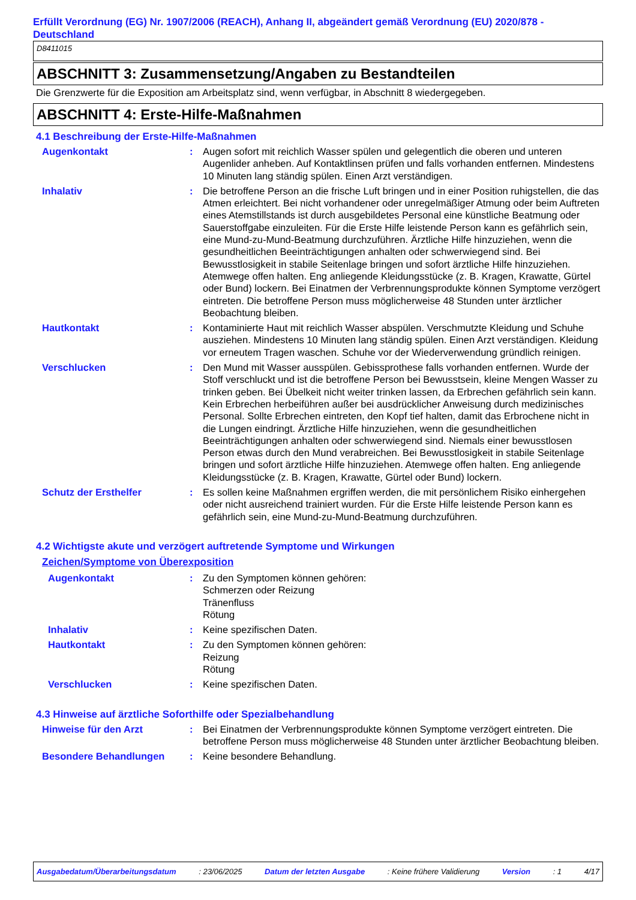Erfüllt Verordnung (EG) Nr. 1907/2006 (REACH), Anhang II, abgeändert gemäß Verordnung (EU) 2020/878 - Deutschland
D8411015
ABSCHNITT 3: Zusammensetzung/Angaben zu Bestandteilen
Die Grenzwerte für die Exposition am Arbeitsplatz sind, wenn verfügbar, in Abschnitt 8 wiedergegeben.
ABSCHNITT 4: Erste-Hilfe-Maßnahmen
4.1 Beschreibung der Erste-Hilfe-Maßnahmen
Augenkontakt : Augen sofort mit reichlich Wasser spülen und gelegentlich die oberen und unteren Augenlider anheben. Auf Kontaktlinsen prüfen und falls vorhanden entfernen. Mindestens 10 Minuten lang ständig spülen. Einen Arzt verständigen.
Inhalativ : Die betroffene Person an die frische Luft bringen und in einer Position ruhigstellen, die das Atmen erleichtert. Bei nicht vorhandener oder unregelmäßiger Atmung oder beim Auftreten eines Atemstillstands ist durch ausgebildetes Personal eine künstliche Beatmung oder Sauerstoffgabe einzuleiten. Für die Erste Hilfe leistende Person kann es gefährlich sein, eine Mund-zu-Mund-Beatmung durchzuführen. Ärztliche Hilfe hinzuziehen, wenn die gesundheitlichen Beeinträchtigungen anhalten oder schwerwiegend sind. Bei Bewusstlosigkeit in stabile Seitenlage bringen und sofort ärztliche Hilfe hinzuziehen. Atemwege offen halten. Eng anliegende Kleidungsstücke (z. B. Kragen, Krawatte, Gürtel oder Bund) lockern. Bei Einatmen der Verbrennungsprodukte können Symptome verzögert eintreten. Die betroffene Person muss möglicherweise 48 Stunden unter ärztlicher Beobachtung bleiben.
Hautkontakt : Kontaminierte Haut mit reichlich Wasser abspülen. Verschmutzte Kleidung und Schuhe ausziehen. Mindestens 10 Minuten lang ständig spülen. Einen Arzt verständigen. Kleidung vor erneutem Tragen waschen. Schuhe vor der Wiederverwendung gründlich reinigen.
Verschlucken : Den Mund mit Wasser ausspülen. Gebissprothese falls vorhanden entfernen. Wurde der Stoff verschluckt und ist die betroffene Person bei Bewusstsein, kleine Mengen Wasser zu trinken geben. Bei Übelkeit nicht weiter trinken lassen, da Erbrechen gefährlich sein kann. Kein Erbrechen herbeiführen außer bei ausdrücklicher Anweisung durch medizinisches Personal. Sollte Erbrechen eintreten, den Kopf tief halten, damit das Erbrochene nicht in die Lungen eindringt. Ärztliche Hilfe hinzuziehen, wenn die gesundheitlichen Beeinträchtigungen anhalten oder schwerwiegend sind. Niemals einer bewusstlosen Person etwas durch den Mund verabreichen. Bei Bewusstlosigkeit in stabile Seitenlage bringen und sofort ärztliche Hilfe hinzuziehen. Atemwege offen halten. Eng anliegende Kleidungsstücke (z. B. Kragen, Krawatte, Gürtel oder Bund) lockern.
Schutz der Ersthelfer : Es sollen keine Maßnahmen ergriffen werden, die mit persönlichem Risiko einhergehen oder nicht ausreichend trainiert wurden. Für die Erste Hilfe leistende Person kann es gefährlich sein, eine Mund-zu-Mund-Beatmung durchzuführen.
4.2 Wichtigste akute und verzögert auftretende Symptome und Wirkungen
Zeichen/Symptome von Überexposition
Augenkontakt : Zu den Symptomen können gehören:
Schmerzen oder Reizung
Tränenfluss
Rötung
Inhalativ : Keine spezifischen Daten.
Hautkontakt : Zu den Symptomen können gehören:
Reizung
Rötung
Verschlucken : Keine spezifischen Daten.
4.3 Hinweise auf ärztliche Soforthilfe oder Spezialbehandlung
Hinweise für den Arzt : Bei Einatmen der Verbrennungsprodukte können Symptome verzögert eintreten. Die betroffene Person muss möglicherweise 48 Stunden unter ärztlicher Beobachtung bleiben.
Besondere Behandlungen : Keine besondere Behandlung.
Ausgabedatum/Überarbeitungsdatum : 23/06/2025 Datum der letzten Ausgabe : Keine frühere Validierung Version : 1 4/17